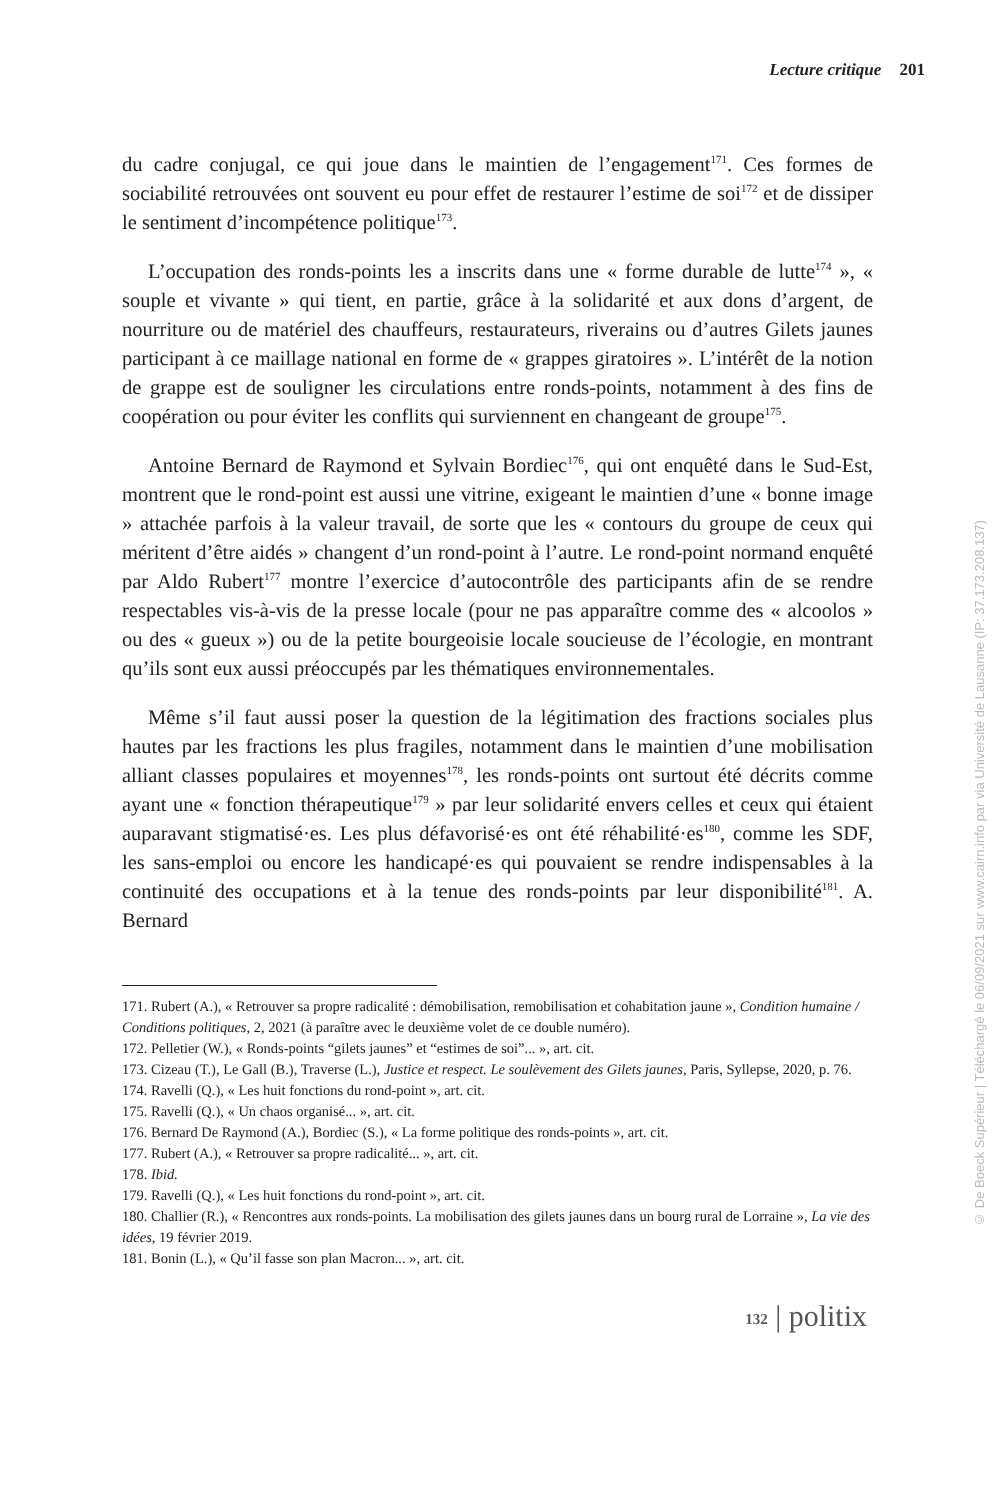Lecture critique 201
du cadre conjugal, ce qui joue dans le maintien de l’engagement<sup>171</sup>. Ces formes de sociabilité retrouvées ont souvent eu pour effet de restaurer l’estime de soi<sup>172</sup> et de dissiper le sentiment d’incompétence politique<sup>173</sup>.
L’occupation des ronds-points les a inscrits dans une « forme durable de lutte<sup>174</sup> », « souple et vivante » qui tient, en partie, grâce à la solidarité et aux dons d’argent, de nourriture ou de matériel des chauffeurs, restaurateurs, riverains ou d’autres Gilets jaunes participant à ce maillage national en forme de « grappes giratoires ». L’intérêt de la notion de grappe est de souligner les circulations entre ronds-points, notamment à des fins de coopération ou pour éviter les conflits qui surviennent en changeant de groupe<sup>175</sup>.
Antoine Bernard de Raymond et Sylvain Bordiec<sup>176</sup>, qui ont enquêté dans le Sud-Est, montrent que le rond-point est aussi une vitrine, exigeant le maintien d’une « bonne image » attachée parfois à la valeur travail, de sorte que les « contours du groupe de ceux qui méritent d’être aidés » changent d’un rond-point à l’autre. Le rond-point normand enquêté par Aldo Rubert<sup>177</sup> montre l’exercice d’autocontrôle des participants afin de se rendre respectables vis-à-vis de la presse locale (pour ne pas apparaître comme des « alcoolos » ou des « gueux ») ou de la petite bourgeoisie locale soucieuse de l’écologie, en montrant qu’ils sont eux aussi préoccupés par les thématiques environnementales.
Même s’il faut aussi poser la question de la légitimation des fractions sociales plus hautes par les fractions les plus fragiles, notamment dans le maintien d’une mobilisation alliant classes populaires et moyennes<sup>178</sup>, les ronds-points ont surtout été décrits comme ayant une « fonction thérapeutique<sup>179</sup> » par leur solidarité envers celles et ceux qui étaient auparavant stigmatisé·es. Les plus défavorisé·es ont été réhabilité·es<sup>180</sup>, comme les SDF, les sans-emploi ou encore les handicapé·es qui pouvaient se rendre indispensables à la continuité des occupations et à la tenue des ronds-points par leur disponibilité<sup>181</sup>. A. Bernard
171. Rubert (A.), « Retrouver sa propre radicalité : démobilisation, remobilisation et cohabitation jaune », Condition humaine / Conditions politiques, 2, 2021 (à paraître avec le deuxième volet de ce double numéro).
172. Pelletier (W.), « Ronds-points “gilets jaunes” et “estimes de soi”... », art. cit.
173. Cizeau (T.), Le Gall (B.), Traverse (L.), Justice et respect. Le soulèvement des Gilets jaunes, Paris, Syllepse, 2020, p. 76.
174. Ravelli (Q.), « Les huit fonctions du rond-point », art. cit.
175. Ravelli (Q.), « Un chaos organisé... », art. cit.
176. Bernard De Raymond (A.), Bordiec (S.), « La forme politique des ronds-points », art. cit.
177. Rubert (A.), « Retrouver sa propre radicalité... », art. cit.
178. Ibid.
179. Ravelli (Q.), « Les huit fonctions du rond-point », art. cit.
180. Challier (R.), « Rencontres aux ronds-points. La mobilisation des gilets jaunes dans un bourg rural de Lorraine », La vie des idées, 19 février 2019.
181. Bonin (L.), « Qu’il fasse son plan Macron... », art. cit.
132 | politix
© De Boeck Supérieur | Téléchargé le 06/09/2021 sur www.cairn.info par via Université de Lausanne (IP: 37.173.208.137)